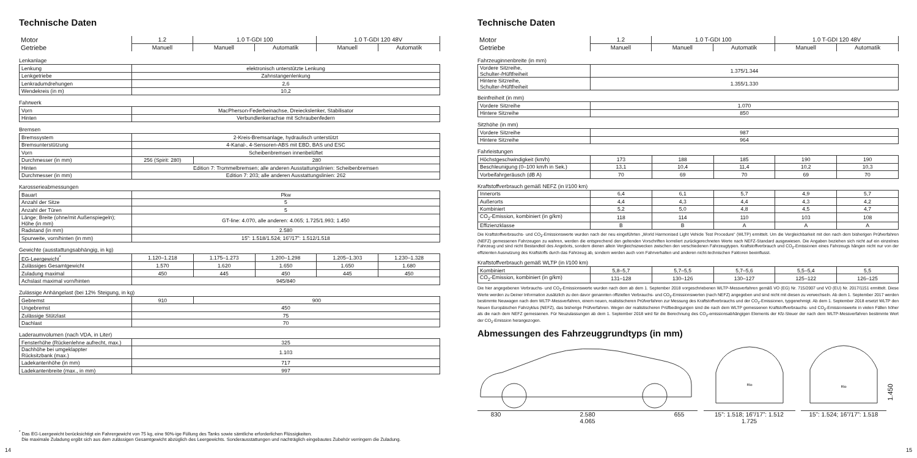Technische Daten
| Motor | 1.2 | 1.0 T-GDI 100 | | 1.0 T-GDI 120 48V | |
| Getriebe | Manuell | Manuell | Automatik | Manuell | Automatik |
Lenkanlage
| Lenkung | elektronisch unterstützte Lenkung |
| Lenkgetriebe | Zahnstangenlenkung |
| Lenkradumdrehungen | 2,6 |
| Wendekreis (in m) | 10,2 |
Fahrwerk
| Vorn | MacPherson-Federbeinachse, Dreieckslenker, Stabilisator |
| Hinten | Verbundlenkerachse mit Schraubenfedern |
Bremsen
| Bremssystem | 2-Kreis-Bremsanlage, hydraulisch unterstützt | |
| Bremsunterstützung | 4-Kanal-, 4-Sensoren-ABS mit EBD, BAS und ESC | |
| Vorn | Scheibenbremsen innenbelüftet | |
| Durchmesser (in mm) | 256 (Spirit: 280) | 280 |
| Hinten | Edition 7: Trommelbremsen; alle anderen Ausstattungslinien: Scheibenbremsen | |
| Durchmesser (in mm) | Edition 7: 203; alle anderen Ausstattungslinien: 262 | |
Karosserieabmessungen
| Bauart | Pkw |
| Anzahl der Sitze | 5 |
| Anzahl der Türen | 5 |
| Länge; Breite (ohne/mit Außenspiegeln); Höhe (in mm) | GT-line: 4.070, alle anderen: 4.065; 1.725/1.993; 1.450 |
| Radstand (in mm) | 2.580 |
| Spurweite, vorn/hinten (in mm) | 15”: 1.518/1.524; 16”/17”: 1.512/1.518 |
Gewichte (ausstattungsabhängig, in kg)
| EG-Leergewicht<sup>*</sup> | 1.120–1.218 | 1.175–1.273 | 1.200–1.298 | 1.205–1.303 | 1.230–1.328 |
| Zulässiges Gesamtgewicht | 1.570 | 1.620 | 1.650 | 1.650 | 1.680 |
| Zuladung maximal | 450 | 445 | 450 | 445 | 450 |
| Achslast maximal vorn/hinten | 945/840 | | | | |
Zulässige Anhängelast (bei 12% Steigung, in kg)
| Gebremst | 910 | 900 |
| Ungebremst | 450 | |
| Zulässige Stützlast | 75 | |
| Dachlast | 70 | |
Laderaumvolumen (nach VDA, in Liter)
| Fensterhöhe (Rückenlehne aufrecht, max.) | 325 |
| Dachhöhe bei umgeklappter Rücksitzbank (max.) | 1.103 |
| Ladekantenhöhe (in mm) | 717 |
| Ladekantenbreite (max., in mm) | 997 |
<sup>*</sup> Das EG-Leergewicht berücksichtigt ein Fahrergewicht von 75 kg, eine 90%-ige Füllung des Tanks sowie sämtliche erforderlichen Flüssigkeiten.
Die maximale Zuladung ergibt sich aus dem zulässigen Gesamtgewicht abzüglich des Leergewichts. Sonderausstattungen und nachträglich eingebautes Zubehör verringern die Zuladung.
14
Technische Daten
| Motor | 1.2 | 1.0 T-GDI 100 | | 1.0 T-GDI 120 48V | |
| Getriebe | Manuell | Manuell | Automatik | Manuell | Automatik |
Fahrzeuginnenbreite (in mm)
| Vordere Sitzreihe, Schulter-/Hüftfreiheit | 1.375/1.344 |
| Hintere Sitzreihe, Schulter-/Hüftfreiheit | 1.355/1.330 |
Beinfreiheit (in mm)
| Vordere Sitzreihe | 1.070 |
| Hintere Sitzreihe | 850 |
Sitzhöhe (in mm)
| Vordere Sitzreihe | 987 |
| Hintere Sitzreihe | 964 |
Fahrleistungen
| Höchstgeschwindigkeit (km/h) | 173 | 188 | 185 | 190 | 190 |
| Beschleunigung (0–100 km/h in Sek.) | 13,1 | 10,4 | 11,4 | 10,2 | 10,3 |
| Vorbeifahrgeräusch (dB A) | 70 | 69 | 70 | 69 | 70 |
Kraftstoffverbrauch gemäß NEFZ (in l/100 km)
| Innerorts | 6,4 | 6,1 | 5,7 | 4,9 | 5,7 |
| Außerorts | 4,4 | 4,3 | 4,4 | 4,3 | 4,2 |
| Kombiniert | 5,2 | 5,0 | 4,8 | 4,5 | 4,7 |
| CO<sub>2</sub>-Emission, kombiniert (in g/km) | 118 | 114 | 110 | 103 | 108 |
| Effizienzklasse | B | B | A | A | A |
Die Kraftstoffverbrauchs- und CO<sub>2</sub>-Emissionswerte wurden nach der neu eingeführten „World Harmonised Light Vehicle Test Procedure“ (WLTP) ermittelt. Um die Vergleichbarkeit mit den nach dem bisherigen Prüfverfahren (NEFZ) gemessenen Fahrzeugen zu wahren, werden die entsprechend den geltenden Vorschriften korreliert zurückgerechneten Werte nach NEFZ-Standard ausgewiesen. Die Angaben beziehen sich nicht auf ein einzelnes Fahrzeug und sind nicht Bestandteil des Angebots, sondern dienen allein Vergleichszwecken zwischen den verschiedenen Fahrzeugtypen. Kraftstoffverbrauch und CO<sub>2</sub>-Emissionen eines Fahrzeugs hängen nicht nur von der effizienten Ausnutzung des Kraftstoffs durch das Fahrzeug ab, sondern werden auch vom Fahrverhalten und anderen nicht-technischen Faktoren beeinflusst.
Kraftstoffverbrauch gemäß WLTP (in l/100 km)
| Kombiniert | 5,8–5,7 | 5,7–5,5 | 5,7–5,6 | 5,5–5,4 | 5,5 |
| CO<sub>2</sub>-Emission, kombiniert (in g/km) | 131–128 | 130–126 | 130–127 | 125–122 | 126–125 |
Die hier angegebenen Verbrauchs- und CO<sub>2</sub>-Emissionswerte wurden nach dem ab dem 1. September 2018 vorgeschriebenen WLTP-Messverfahren gemäß VO (EG) Nr. 715/2007 und VO (EU) Nr. 2017/1151 ermittelt. Diese Werte werden zu Deiner Information zusätzlich zu den davor genannten offiziellen Verbrauchs- und CO<sub>2</sub>-Emissionswerten (nach NEFZ) angegeben und sind nicht mit diesen zu verwechseln. Ab dem 1. September 2017 werden bestimmte Neuwagen nach dem WLTP-Messverfahren, einem neuen, realistischeren Prüfverfahren zur Messung des Kraftstoffverbrauchs und der CO<sub>2</sub>-Emissionen, typgenehmigt. Ab dem 1. September 2018 ersetzt WLTP den Neuen Europäischen Fahrzyklus (NEFZ), das bisherige Prüfverfahren. Wegen der realistischeren Prüfbedingungen sind die nach dem WLTP gemessenen Kraftstoffverbrauchs- und CO<sub>2</sub>-Emissionswerte in vielen Fällen höher als die nach dem NEFZ gemessenen. Für Neuzulassungen ab dem 1. September 2018 wird für die Berechnung des CO<sub>2</sub>-emissionsabhängigen Elements der Kfz-Steuer der nach dem WLTP-Messverfahren bestimmte Wert der CO<sub>2</sub>-Emission herangezogen.
Abmessungen des Fahrzeuggrundtyps (in mm)
830 2.580 655
4.065
Rio
15”: 1.518; 16”/17”: 1.512
1.725
Rio
15”: 1.524; 16”/17”: 1.518
1.450
15